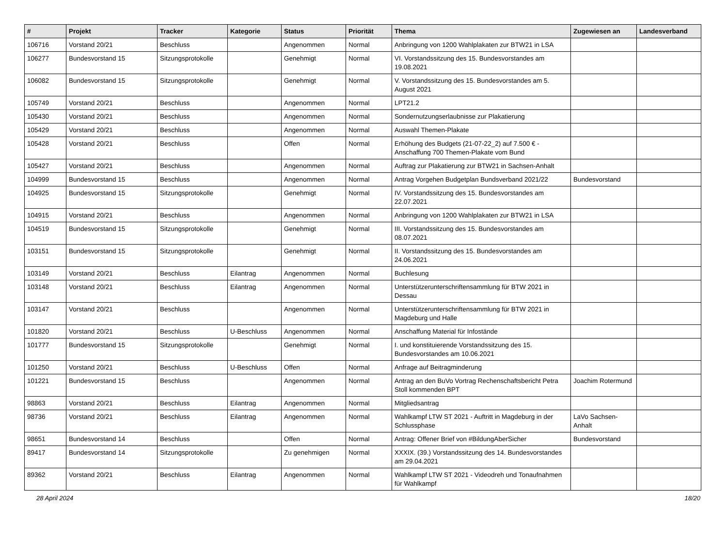| # | Projekt | Tracker | Kategorie | Status | Priorität | Thema | Zugewiesen an | Landesverband |
| --- | --- | --- | --- | --- | --- | --- | --- | --- |
| 106716 | Vorstand 20/21 | Beschluss | | Angenommen | Normal | Anbringung von 1200 Wahlplakaten zur BTW21 in LSA | | |
| 106277 | Bundesvorstand 15 | Sitzungsprotokolle | | Genehmigt | Normal | VI. Vorstandssitzung des 15. Bundesvorstandes am 19.08.2021 | | |
| 106082 | Bundesvorstand 15 | Sitzungsprotokolle | | Genehmigt | Normal | V. Vorstandssitzung des 15. Bundesvorstandes am 5. August 2021 | | |
| 105749 | Vorstand 20/21 | Beschluss | | Angenommen | Normal | LPT21.2 | | |
| 105430 | Vorstand 20/21 | Beschluss | | Angenommen | Normal | Sondernutzungserlaubnisse zur Plakatierung | | |
| 105429 | Vorstand 20/21 | Beschluss | | Angenommen | Normal | Auswahl Themen-Plakate | | |
| 105428 | Vorstand 20/21 | Beschluss | | Offen | Normal | Erhöhung des Budgets (21-07-22_2) auf 7.500 € - Anschaffung 700 Themen-Plakate vom Bund | | |
| 105427 | Vorstand 20/21 | Beschluss | | Angenommen | Normal | Auftrag zur Plakatierung zur BTW21 in Sachsen-Anhalt | | |
| 104999 | Bundesvorstand 15 | Beschluss | | Angenommen | Normal | Antrag Vorgehen Budgetplan Bundsverband 2021/22 | Bundesvorstand | |
| 104925 | Bundesvorstand 15 | Sitzungsprotokolle | | Genehmigt | Normal | IV. Vorstandssitzung des 15. Bundesvorstandes am 22.07.2021 | | |
| 104915 | Vorstand 20/21 | Beschluss | | Angenommen | Normal | Anbringung von 1200 Wahlplakaten zur BTW21 in LSA | | |
| 104519 | Bundesvorstand 15 | Sitzungsprotokolle | | Genehmigt | Normal | III. Vorstandssitzung des 15. Bundesvorstandes am 08.07.2021 | | |
| 103151 | Bundesvorstand 15 | Sitzungsprotokolle | | Genehmigt | Normal | II. Vorstandssitzung des 15. Bundesvorstandes am 24.06.2021 | | |
| 103149 | Vorstand 20/21 | Beschluss | Eilantrag | Angenommen | Normal | Buchlesung | | |
| 103148 | Vorstand 20/21 | Beschluss | Eilantrag | Angenommen | Normal | Unterstützerunterschriftensammlung für BTW 2021 in Dessau | | |
| 103147 | Vorstand 20/21 | Beschluss | | Angenommen | Normal | Unterstützerunterschriftensammlung für BTW 2021 in Magdeburg und Halle | | |
| 101820 | Vorstand 20/21 | Beschluss | U-Beschluss | Angenommen | Normal | Anschaffung Material für Infostände | | |
| 101777 | Bundesvorstand 15 | Sitzungsprotokolle | | Genehmigt | Normal | I. und konstituierende Vorstandssitzung des 15. Bundesvorstandes am 10.06.2021 | | |
| 101250 | Vorstand 20/21 | Beschluss | U-Beschluss | Offen | Normal | Anfrage auf Beitragminderung | | |
| 101221 | Bundesvorstand 15 | Beschluss | | Angenommen | Normal | Antrag an den BuVo Vortrag Rechenschaftsbericht Petra Stoll kommenden BPT | Joachim Rotermund | |
| 98863 | Vorstand 20/21 | Beschluss | Eilantrag | Angenommen | Normal | Mitgliedsantrag | | |
| 98736 | Vorstand 20/21 | Beschluss | Eilantrag | Angenommen | Normal | Wahlkampf LTW ST 2021 - Auftritt in Magdeburg in der Schlussphase | LaVo Sachsen-Anhalt | |
| 98651 | Bundesvorstand 14 | Beschluss | | Offen | Normal | Antrag: Offener Brief von #BildungAberSicher | Bundesvorstand | |
| 89417 | Bundesvorstand 14 | Sitzungsprotokolle | | Zu genehmigen | Normal | XXXIX. (39.) Vorstandssitzung des 14. Bundesvorstandes am 29.04.2021 | | |
| 89362 | Vorstand 20/21 | Beschluss | Eilantrag | Angenommen | Normal | Wahlkampf LTW ST 2021 - Videodreh und Tonaufnahmen für Wahlkampf | | |
28 April 2024 18/20